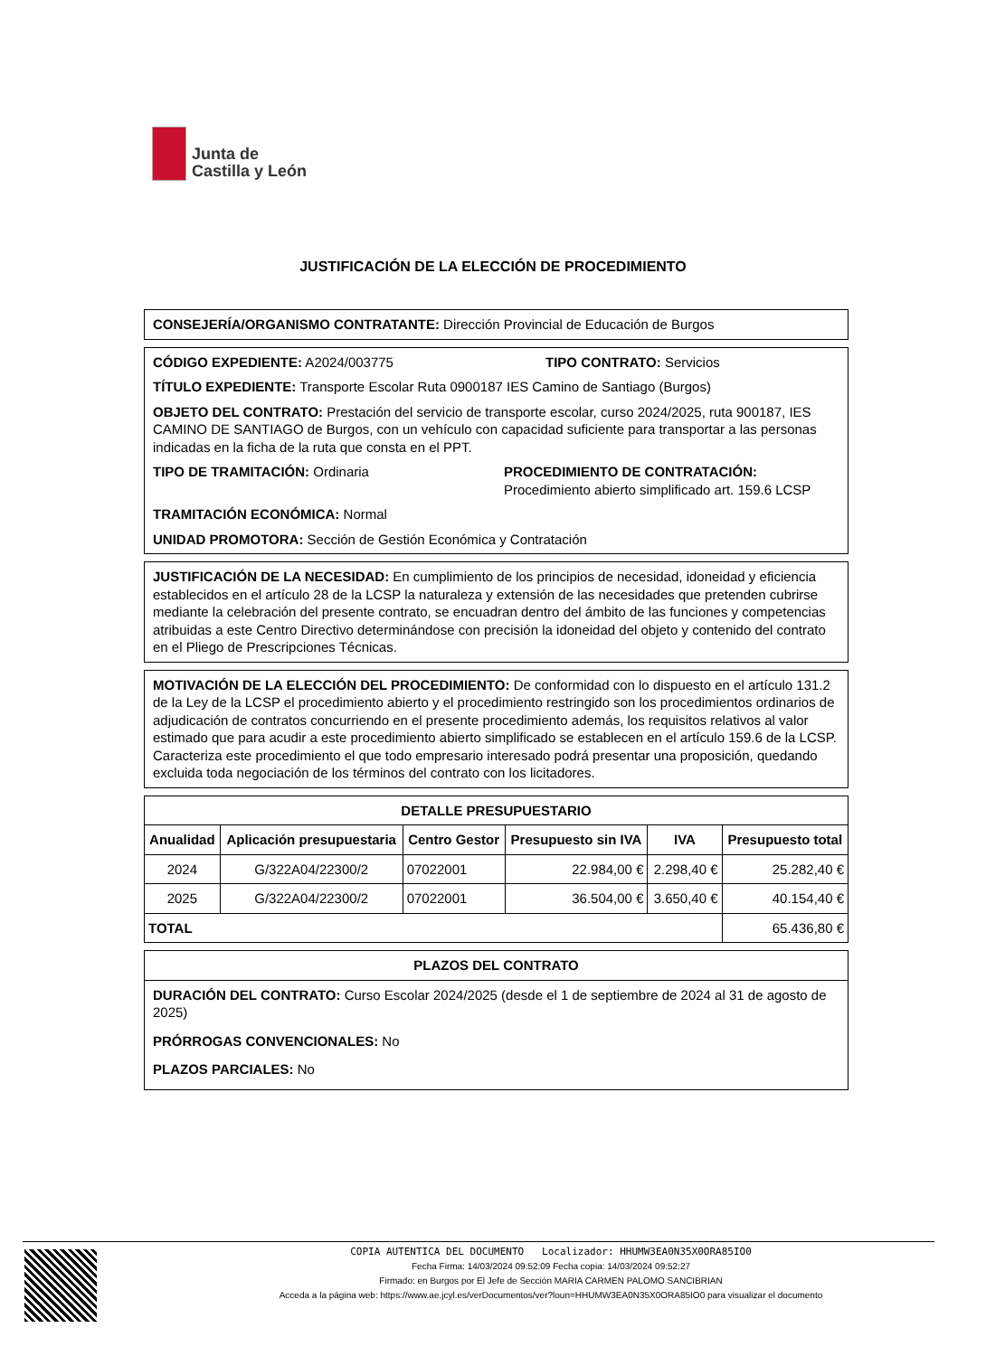Junta de
Castilla y León
JUSTIFICACIÓN DE LA ELECCIÓN DE PROCEDIMIENTO
CONSEJERÍA/ORGANISMO CONTRATANTE: Dirección Provincial de Educación de Burgos
CÓDIGO EXPEDIENTE: A2024/003775 TIPO CONTRATO: Servicios
TÍTULO EXPEDIENTE: Transporte Escolar Ruta 0900187 IES Camino de Santiago (Burgos)
OBJETO DEL CONTRATO: Prestación del servicio de transporte escolar, curso 2024/2025, ruta 900187, IES CAMINO DE SANTIAGO de Burgos, con un vehículo con capacidad suficiente para transportar a las personas indicadas en la ficha de la ruta que consta en el PPT.
TIPO DE TRAMITACIÓN: Ordinaria PROCEDIMIENTO DE CONTRATACIÓN:
Procedimiento abierto simplificado art. 159.6 LCSP
TRAMITACIÓN ECONÓMICA: Normal
UNIDAD PROMOTORA: Sección de Gestión Económica y Contratación
JUSTIFICACIÓN DE LA NECESIDAD: En cumplimiento de los principios de necesidad, idoneidad y eficiencia establecidos en el artículo 28 de la LCSP la naturaleza y extensión de las necesidades que pretenden cubrirse mediante la celebración del presente contrato, se encuadran dentro del ámbito de las funciones y competencias atribuidas a este Centro Directivo determinándose con precisión la idoneidad del objeto y contenido del contrato en el Pliego de Prescripciones Técnicas.
MOTIVACIÓN DE LA ELECCIÓN DEL PROCEDIMIENTO: De conformidad con lo dispuesto en el artículo 131.2 de la Ley de la LCSP el procedimiento abierto y el procedimiento restringido son los procedimientos ordinarios de adjudicación de contratos concurriendo en el presente procedimiento además, los requisitos relativos al valor estimado que para acudir a este procedimiento abierto simplificado se establecen en el artículo 159.6 de la LCSP. Caracteriza este procedimiento el que todo empresario interesado podrá presentar una proposición, quedando excluida toda negociación de los términos del contrato con los licitadores.
| DETALLE PRESUPUESTARIO | | | | | |
| --- | --- | --- | --- | --- | --- |
| Anualidad | Aplicación presupuestaria | Centro Gestor | Presupuesto sin IVA | IVA | Presupuesto total |
| 2024 | G/322A04/22300/2 | 07022001 | 22.984,00 € | 2.298,40 € | 25.282,40 € |
| 2025 | G/322A04/22300/2 | 07022001 | 36.504,00 € | 3.650,40 € | 40.154,40 € |
| TOTAL | | | | | 65.436,80 € |
PLAZOS DEL CONTRATO
DURACIÓN DEL CONTRATO: Curso Escolar 2024/2025 (desde el 1 de septiembre de 2024 al 31 de agosto de 2025)
PRÓRROGAS CONVENCIONALES: No
PLAZOS PARCIALES: No
COPIA AUTENTICA DEL DOCUMENTO Localizador: HHUMW3EA0N35X0ORA85IO0
Fecha Firma: 14/03/2024 09:52:09 Fecha copia: 14/03/2024 09:52:27
Firmado: en Burgos por El Jefe de Sección MARIA CARMEN PALOMO SANCIBRIAN
Acceda a la página web: https://www.ae.jcyl.es/verDocumentos/ver?loun=HHUMW3EA0N35X0ORA85IO0 para visualizar el documento